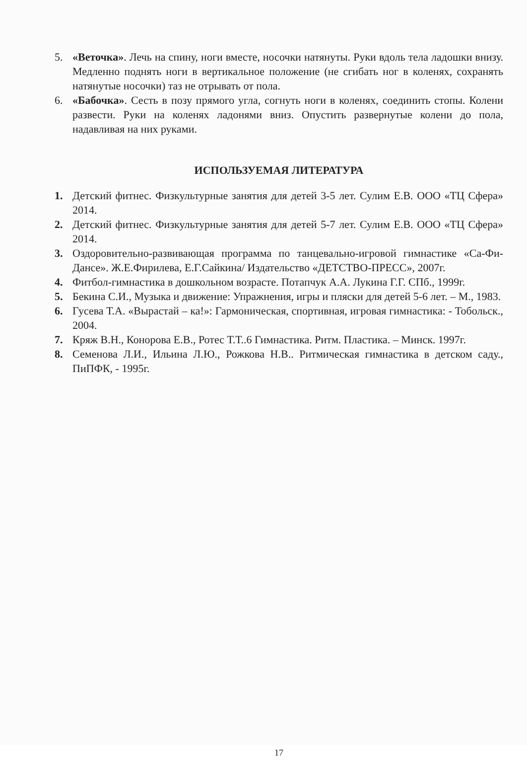5. «Веточка». Лечь на спину, ноги вместе, носочки натянуты. Руки вдоль тела ладошки внизу. Медленно поднять ноги в вертикальное положение (не сгибать ног в коленях, сохранять натянутые носочки) таз не отрывать от пола.
6. «Бабочка». Сесть в позу прямого угла, согнуть ноги в коленях, соединить стопы. Колени развести. Руки на коленях ладонями вниз. Опустить развернутые колени до пола, надавливая на них руками.
ИСПОЛЬЗУЕМАЯ ЛИТЕРАТУРА
1. Детский фитнес. Физкультурные занятия для детей 3-5 лет. Сулим Е.В. ООО «ТЦ Сфера» 2014.
2. Детский фитнес. Физкультурные занятия для детей 5-7 лет. Сулим Е.В. ООО «ТЦ Сфера» 2014.
3. Оздоровительно-развивающая программа по танцевально-игровой гимнастике «Са-Фи-Дансе». Ж.Е.Фирилева, Е.Г.Сайкина/ Издательство «ДЕТСТВО-ПРЕСС», 2007г.
4. Фитбол-гимнастика в дошкольном возрасте. Потапчук А.А. Лукина Г.Г. СПб., 1999г.
5. Бекина С.И., Музыка и движение: Упражнения, игры и пляски для детей 5-6 лет. – М., 1983.
6. Гусева Т.А. «Вырастай – ка!»: Гармоническая, спортивная, игровая гимнастика: - Тобольск., 2004.
7. Кряж В.Н., Конорова Е.В., Ротес Т.Т..6 Гимнастика. Ритм. Пластика. – Минск. 1997г.
8. Семенова Л.И., Ильина Л.Ю., Рожкова Н.В.. Ритмическая гимнастика в детском саду., ПиПФК, - 1995г.
17